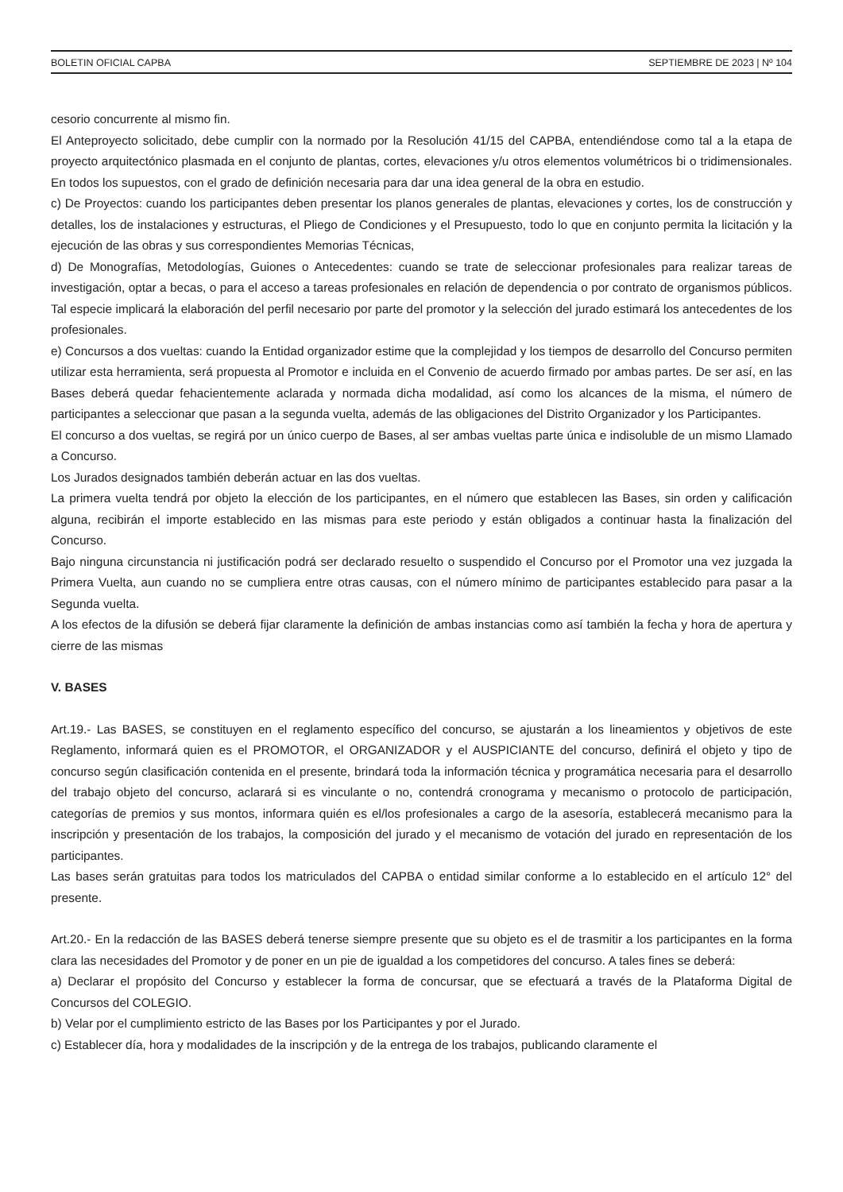BOLETIN OFICIAL CAPBA SEPTIEMBRE DE 2023 | Nº 104
cesorio concurrente al mismo fin.
El Anteproyecto solicitado, debe cumplir con la normado por la Resolución 41/15 del CAPBA, entendiéndose como tal a la etapa de proyecto arquitectónico plasmada en el conjunto de plantas, cortes, elevaciones y/u otros elementos volumétricos bi o tridimensionales. En todos los supuestos, con el grado de definición necesaria para dar una idea general de la obra en estudio.
c) De Proyectos: cuando los participantes deben presentar los planos generales de plantas, elevaciones y cortes, los de construcción y detalles, los de instalaciones y estructuras, el Pliego de Condiciones y el Presupuesto, todo lo que en conjunto permita la licitación y la ejecución de las obras y sus correspondientes Memorias Técnicas,
d) De Monografías, Metodologías, Guiones o Antecedentes: cuando se trate de seleccionar profesionales para realizar tareas de investigación, optar a becas, o para el acceso a tareas profesionales en relación de dependencia o por contrato de organismos públicos. Tal especie implicará la elaboración del perfil necesario por parte del promotor y la selección del jurado estimará los antecedentes de los profesionales.
e) Concursos a dos vueltas: cuando la Entidad organizador estime que la complejidad y los tiempos de desarrollo del Concurso permiten utilizar esta herramienta, será propuesta al Promotor e incluida en el Convenio de acuerdo firmado por ambas partes. De ser así, en las Bases deberá quedar fehacientemente aclarada y normada dicha modalidad, así como los alcances de la misma, el número de participantes a seleccionar que pasan a la segunda vuelta, además de las obligaciones del Distrito Organizador y los Participantes.
El concurso a dos vueltas, se regirá por un único cuerpo de Bases, al ser ambas vueltas parte única e indisoluble de un mismo Llamado a Concurso.
Los Jurados designados también deberán actuar en las dos vueltas.
La primera vuelta tendrá por objeto la elección de los participantes, en el número que establecen las Bases, sin orden y calificación alguna, recibirán el importe establecido en las mismas para este periodo y están obligados a continuar hasta la finalización del Concurso.
Bajo ninguna circunstancia ni justificación podrá ser declarado resuelto o suspendido el Concurso por el Promotor una vez juzgada la Primera Vuelta, aun cuando no se cumpliera entre otras causas, con el número mínimo de participantes establecido para pasar a la Segunda vuelta.
A los efectos de la difusión se deberá fijar claramente la definición de ambas instancias como así también la fecha y hora de apertura y cierre de las mismas
V. BASES
Art.19.- Las BASES, se constituyen en el reglamento específico del concurso, se ajustarán a los lineamientos y objetivos de este Reglamento, informará quien es el PROMOTOR, el ORGANIZADOR y el AUSPICIANTE del concurso, definirá el objeto y tipo de concurso según clasificación contenida en el presente, brindará toda la información técnica y programática necesaria para el desarrollo del trabajo objeto del concurso, aclarará si es vinculante o no, contendrá cronograma y mecanismo o protocolo de participación, categorías de premios y sus montos, informara quién es el/los profesionales a cargo de la asesoría, establecerá mecanismo para la inscripción y presentación de los trabajos, la composición del jurado y el mecanismo de votación del jurado en representación de los participantes.
Las bases serán gratuitas para todos los matriculados del CAPBA o entidad similar conforme a lo establecido en el artículo 12° del presente.
Art.20.- En la redacción de las BASES deberá tenerse siempre presente que su objeto es el de trasmitir a los participantes en la forma clara las necesidades del Promotor y de poner en un pie de igualdad a los competidores del concurso. A tales fines se deberá:
a) Declarar el propósito del Concurso y establecer la forma de concursar, que se efectuará a través de la Plataforma Digital de Concursos del COLEGIO.
b) Velar por el cumplimiento estricto de las Bases por los Participantes y por el Jurado.
c) Establecer día, hora y modalidades de la inscripción y de la entrega de los trabajos, publicando claramente el